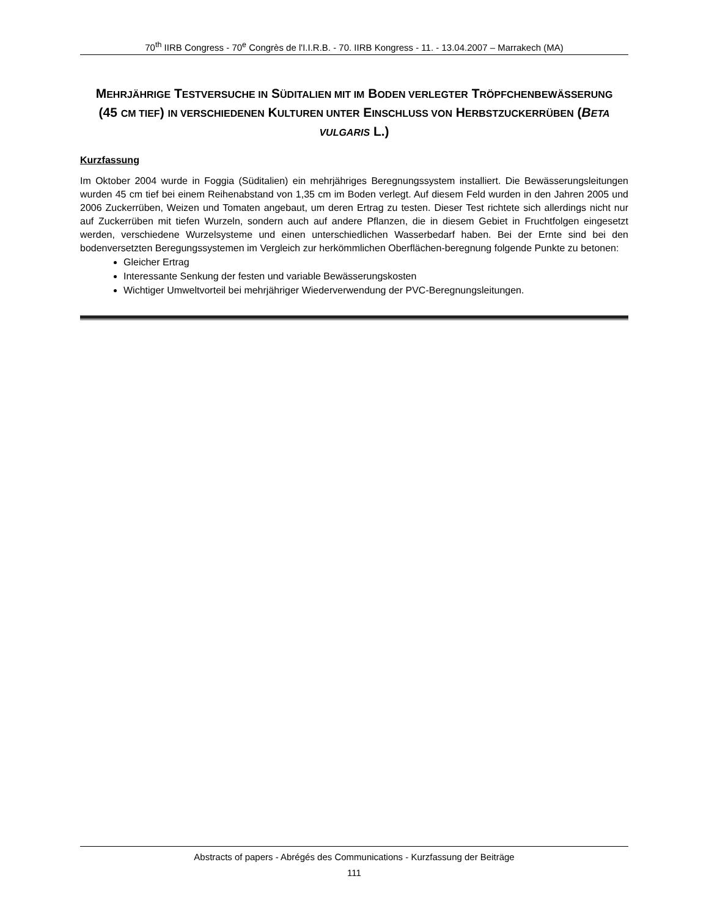70<sup>th</sup> IIRB Congress - 70<sup>e</sup> Congrès de l'I.I.R.B. - 70. IIRB Kongress - 11. - 13.04.2007 – Marrakech (MA)
MEHRJÄHRIGE TESTVERSUCHE IN SÜDITALIEN MIT IM BODEN VERLEGTER TRÖPFCHENBEWÄSSERUNG (45 CM TIEF) IN VERSCHIEDENEN KULTUREN UNTER EINSCHLUSS VON HERBSTZUCKERRÜBEN (BETA VULGARIS L.)
Kurzfassung
Im Oktober 2004 wurde in Foggia (Süditalien) ein mehrjähriges Beregnungssystem installiert. Die Bewässerungsleitungen wurden 45 cm tief bei einem Reihenabstand von 1,35 cm im Boden verlegt. Auf diesem Feld wurden in den Jahren 2005 und 2006 Zuckerrüben, Weizen und Tomaten angebaut, um deren Ertrag zu testen. Dieser Test richtete sich allerdings nicht nur auf Zuckerrüben mit tiefen Wurzeln, sondern auch auf andere Pflanzen, die in diesem Gebiet in Fruchtfolgen eingesetzt werden, verschiedene Wurzelsysteme und einen unterschiedlichen Wasserbedarf haben. Bei der Ernte sind bei den bodenversetzten Beregungssystemen im Vergleich zur herkömmlichen Oberflächen-beregnung folgende Punkte zu betonen:
Gleicher Ertrag
Interessante Senkung der festen und variable Bewässerungskosten
Wichtiger Umweltvorteil bei mehrjähriger Wiederverwendung der PVC-Beregnungsleitungen.
Abstracts of papers - Abrégés des Communications - Kurzfassung der Beiträge
111